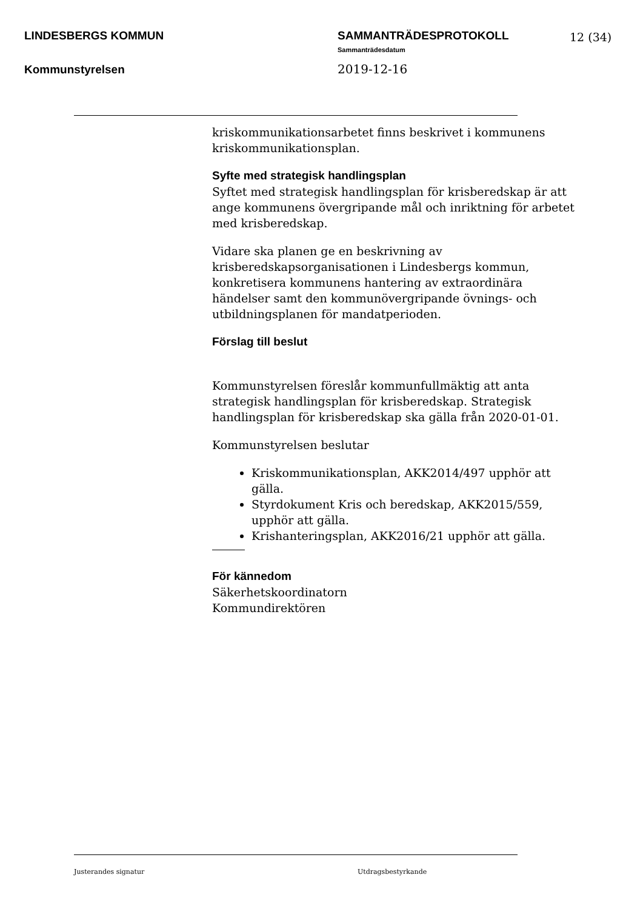LINDESBERGS KOMMUN
SAMMANTRÄDESPROTOKOLL
Sammanträdesdatum
2019-12-16
12 (34)
Kommunstyrelsen
kriskommunikationsarbetet finns beskrivet i kommunens kriskommunikationsplan.
Syfte med strategisk handlingsplan
Syftet med strategisk handlingsplan för krisberedskap är att ange kommunens övergripande mål och inriktning för arbetet med krisberedskap.
Vidare ska planen ge en beskrivning av krisberedskapsorganisationen i Lindesbergs kommun, konkretisera kommunens hantering av extraordinära händelser samt den kommunövergripande övnings- och utbildningsplanen för mandatperioden.
Förslag till beslut
Kommunstyrelsen föreslår kommunfullmäktig att anta strategisk handlingsplan för krisberedskap. Strategisk handlingsplan för krisberedskap ska gälla från 2020-01-01.
Kommunstyrelsen beslutar
Kriskommunikationsplan, AKK2014/497 upphör att gälla.
Styrdokument Kris och beredskap, AKK2015/559, upphör att gälla.
Krishanteringsplan, AKK2016/21 upphör att gälla.
För kännedom
Säkerhetskoordinatorn
Kommundirektören
Justerandes signatur Utdragsbestyrkande